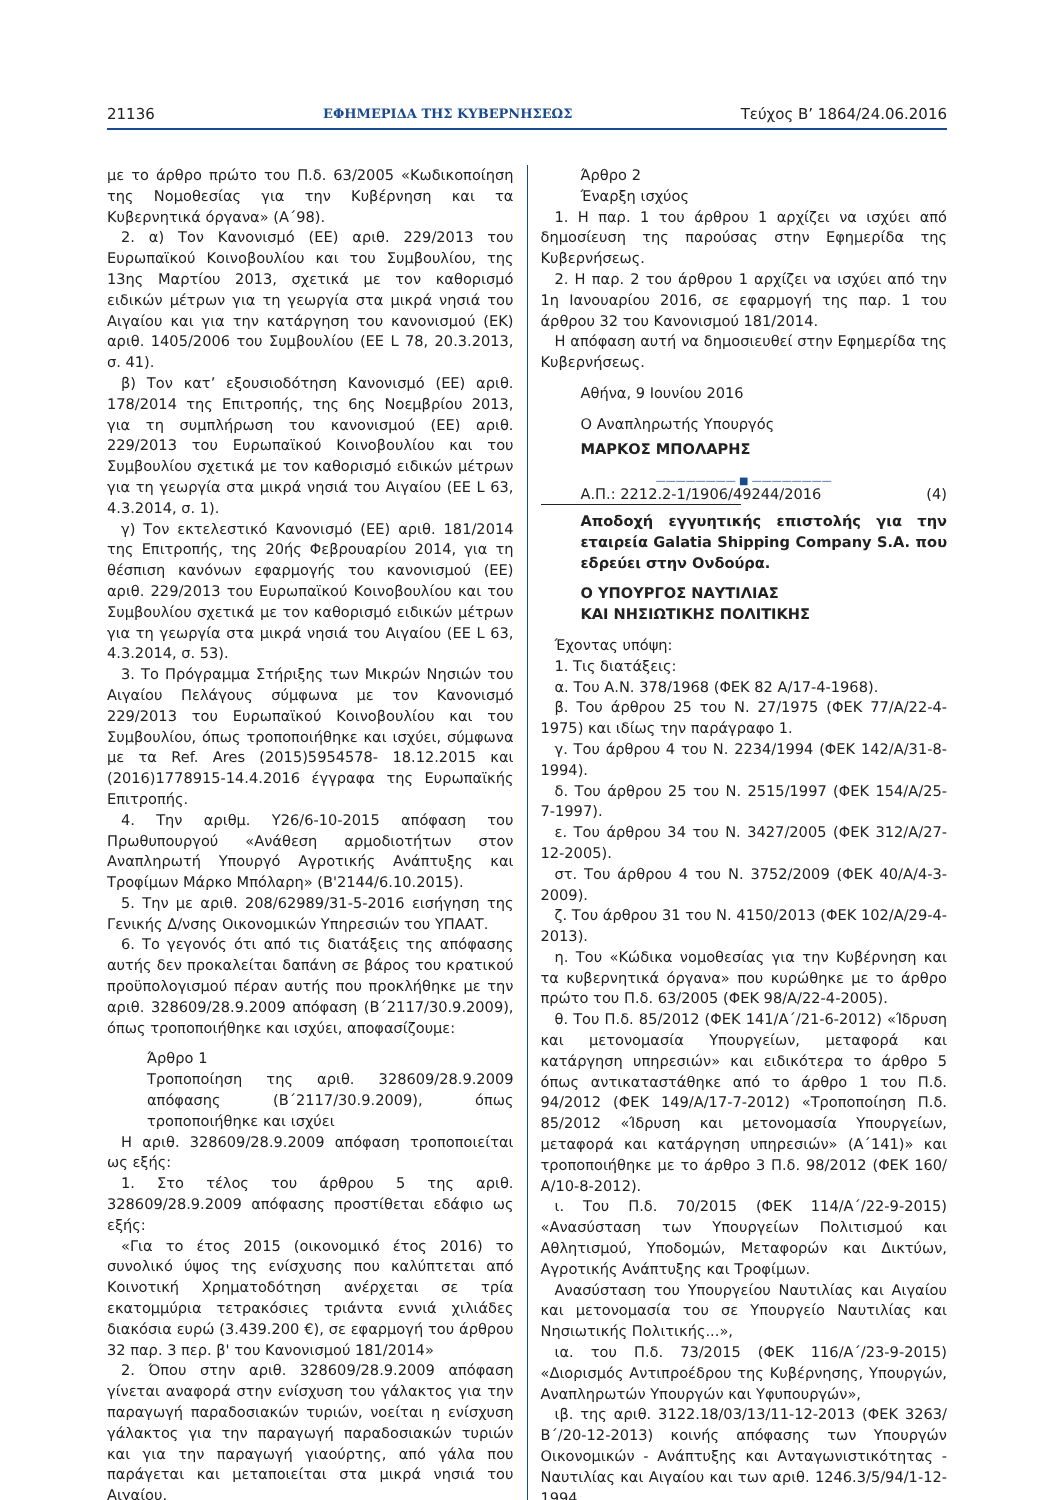21136 ΕΦΗΜΕΡΙΔΑ ΤΗΣ ΚΥΒΕΡΝΗΣΕΩΣ Τεύχος Β’ 1864/24.06.2016
με το άρθρο πρώτο του Π.δ. 63/2005 «Κωδικοποίηση της Νομοθεσίας για την Κυβέρνηση και τα Κυβερνητικά όργανα» (Α΄98).
2. α) Τον Κανονισμό (ΕΕ) αριθ. 229/2013 του Ευρωπαϊκού Κοινοβουλίου και του Συμβουλίου, της 13ης Μαρτίου 2013, σχετικά με τον καθορισμό ειδικών μέτρων για τη γεωργία στα μικρά νησιά του Αιγαίου και για την κατάργηση του κανονισμού (ΕΚ) αριθ. 1405/2006 του Συμβουλίου (ΕΕ L 78, 20.3.2013, σ. 41).
β) Τον κατ’ εξουσιοδότηση Κανονισμό (ΕΕ) αριθ. 178/2014 της Επιτροπής, της 6ης Νοεμβρίου 2013, για τη συμπλήρωση του κανονισμού (ΕΕ) αριθ. 229/2013 του Ευρωπαϊκού Κοινοβουλίου και του Συμβουλίου σχετικά με τον καθορισμό ειδικών μέτρων για τη γεωργία στα μικρά νησιά του Αιγαίου (ΕΕ L 63, 4.3.2014, σ. 1).
γ) Τον εκτελεστικό Κανονισμό (ΕΕ) αριθ. 181/2014 της Επιτροπής, της 20ής Φεβρουαρίου 2014, για τη θέσπιση κανόνων εφαρμογής του κανονισμού (ΕΕ) αριθ. 229/2013 του Ευρωπαϊκού Κοινοβουλίου και του Συμβουλίου σχετικά με τον καθορισμό ειδικών μέτρων για τη γεωργία στα μικρά νησιά του Αιγαίου (ΕΕ L 63, 4.3.2014, σ. 53).
3. Το Πρόγραμμα Στήριξης των Μικρών Νησιών του Αιγαίου Πελάγους σύμφωνα με τον Κανονισμό 229/2013 του Ευρωπαϊκού Κοινοβουλίου και του Συμβουλίου, όπως τροποποιήθηκε και ισχύει, σύμφωνα με τα Ref. Ares (2015)5954578- 18.12.2015 και (2016)1778915-14.4.2016 έγγραφα της Ευρωπαϊκής Επιτροπής.
4. Την αριθμ. Υ26/6-10-2015 απόφαση του Πρωθυπουργού «Ανάθεση αρμοδιοτήτων στον Αναπληρωτή Υπουργό Αγροτικής Ανάπτυξης και Τροφίμων Μάρκο Μπόλαρη» (Β'2144/6.10.2015).
5. Την με αριθ. 208/62989/31-5-2016 εισήγηση της Γενικής Δ/νσης Οικονομικών Υπηρεσιών του ΥΠΑΑΤ.
6. Το γεγονός ότι από τις διατάξεις της απόφασης αυτής δεν προκαλείται δαπάνη σε βάρος του κρατικού προϋπολογισμού πέραν αυτής που προκλήθηκε με την αριθ. 328609/28.9.2009 απόφαση (Β΄2117/30.9.2009), όπως τροποποιήθηκε και ισχύει, αποφασίζουμε:
Άρθρο 1
Τροποποίηση της αριθ. 328609/28.9.2009 απόφασης (Β΄2117/30.9.2009), όπως τροποποιήθηκε και ισχύει
Η αριθ. 328609/28.9.2009 απόφαση τροποποιείται ως εξής:
1. Στο τέλος του άρθρου 5 της αριθ. 328609/28.9.2009 απόφασης προστίθεται εδάφιο ως εξής:
«Για το έτος 2015 (οικονομικό έτος 2016) το συνολικό ύψος της ενίσχυσης που καλύπτεται από Κοινοτική Χρηματοδότηση ανέρχεται σε τρία εκατομμύρια τετρακόσιες τριάντα εννιά χιλιάδες διακόσια ευρώ (3.439.200 €), σε εφαρμογή του άρθρου 32 παρ. 3 περ. β' του Κανονισμού 181/2014»
2. Όπου στην αριθ. 328609/28.9.2009 απόφαση γίνεται αναφορά στην ενίσχυση του γάλακτος για την παραγωγή παραδοσιακών τυριών, νοείται η ενίσχυση γάλακτος για την παραγωγή παραδοσιακών τυριών και για την παραγωγή γιαούρτης, από γάλα που παράγεται και μεταποιείται στα μικρά νησιά του Αιγαίου.
Άρθρο 2
Έναρξη ισχύος
1. Η παρ. 1 του άρθρου 1 αρχίζει να ισχύει από δημοσίευση της παρούσας στην Εφημερίδα της Κυβερνήσεως.
2. Η παρ. 2 του άρθρου 1 αρχίζει να ισχύει από την 1η Ιανουαρίου 2016, σε εφαρμογή της παρ. 1 του άρθρου 32 του Κανονισμού 181/2014.
Η απόφαση αυτή να δημοσιευθεί στην Εφημερίδα της Κυβερνήσεως.
Αθήνα, 9 Ιουνίου 2016
Ο Αναπληρωτής Υπουργός
ΜΑΡΚΟΣ ΜΠΟΛΑΡΗΣ
———————— ■ ————————
Α.Π.: 2212.2-1/1906/49244/2016 (4)
Αποδοχή εγγυητικής επιστολής για την εταιρεία Galatia Shipping Company S.A. που εδρεύει στην Ονδούρα.
Ο ΥΠΟΥΡΓΟΣ ΝΑΥΤΙΛΙΑΣ
ΚΑΙ ΝΗΣΙΩΤΙΚΗΣ ΠΟΛΙΤΙΚΗΣ
Έχοντας υπόψη:
1. Τις διατάξεις:
α. Του Α.Ν. 378/1968 (ΦΕΚ 82 Α/17-4-1968).
β. Του άρθρου 25 του Ν. 27/1975 (ΦΕΚ 77/Α/22-4-1975) και ιδίως την παράγραφο 1.
γ. Του άρθρου 4 του Ν. 2234/1994 (ΦΕΚ 142/Α/31-8-1994).
δ. Του άρθρου 25 του Ν. 2515/1997 (ΦΕΚ 154/Α/25-7-1997).
ε. Του άρθρου 34 του Ν. 3427/2005 (ΦΕΚ 312/Α/27-12-2005).
στ. Του άρθρου 4 του Ν. 3752/2009 (ΦΕΚ 40/Α/4-3-2009).
ζ. Του άρθρου 31 του Ν. 4150/2013 (ΦΕΚ 102/Α/29-4-2013).
η. Του «Κώδικα νομοθεσίας για την Κυβέρνηση και τα κυβερνητικά όργανα» που κυρώθηκε με το άρθρο πρώτο του Π.δ. 63/2005 (ΦΕΚ 98/Α/22-4-2005).
θ. Του Π.δ. 85/2012 (ΦΕΚ 141/Α΄/21-6-2012) «Ίδρυση και μετονομασία Υπουργείων, μεταφορά και κατάργηση υπηρεσιών» και ειδικότερα το άρθρο 5 όπως αντικαταστάθηκε από το άρθρο 1 του Π.δ. 94/2012 (ΦΕΚ 149/Α/17-7-2012) «Τροποποίηση Π.δ. 85/2012 «Ίδρυση και μετονομασία Υπουργείων, μεταφορά και κατάργηση υπηρεσιών» (Α΄141)» και τροποποιήθηκε με το άρθρο 3 Π.δ. 98/2012 (ΦΕΚ 160/Α/10-8-2012).
ι. Του Π.δ. 70/2015 (ΦΕΚ 114/Α΄/22-9-2015) «Ανασύσταση των Υπουργείων Πολιτισμού και Αθλητισμού, Υποδομών, Μεταφορών και Δικτύων, Αγροτικής Ανάπτυξης και Τροφίμων.
Ανασύσταση του Υπουργείου Ναυτιλίας και Αιγαίου και μετονομασία του σε Υπουργείο Ναυτιλίας και Νησιωτικής Πολιτικής...»,
ια. του Π.δ. 73/2015 (ΦΕΚ 116/Α΄/23-9-2015) «Διορισμός Αντιπροέδρου της Κυβέρνησης, Υπουργών, Αναπληρωτών Υπουργών και Υφυπουργών»,
ιβ. της αριθ. 3122.18/03/13/11-12-2013 (ΦΕΚ 3263/Β΄/20-12-2013) κοινής απόφασης των Υπουργών Οικονομικών - Ανάπτυξης και Ανταγωνιστικότητας - Ναυτιλίας και Αιγαίου και των αριθ. 1246.3/5/94/1-12-1994